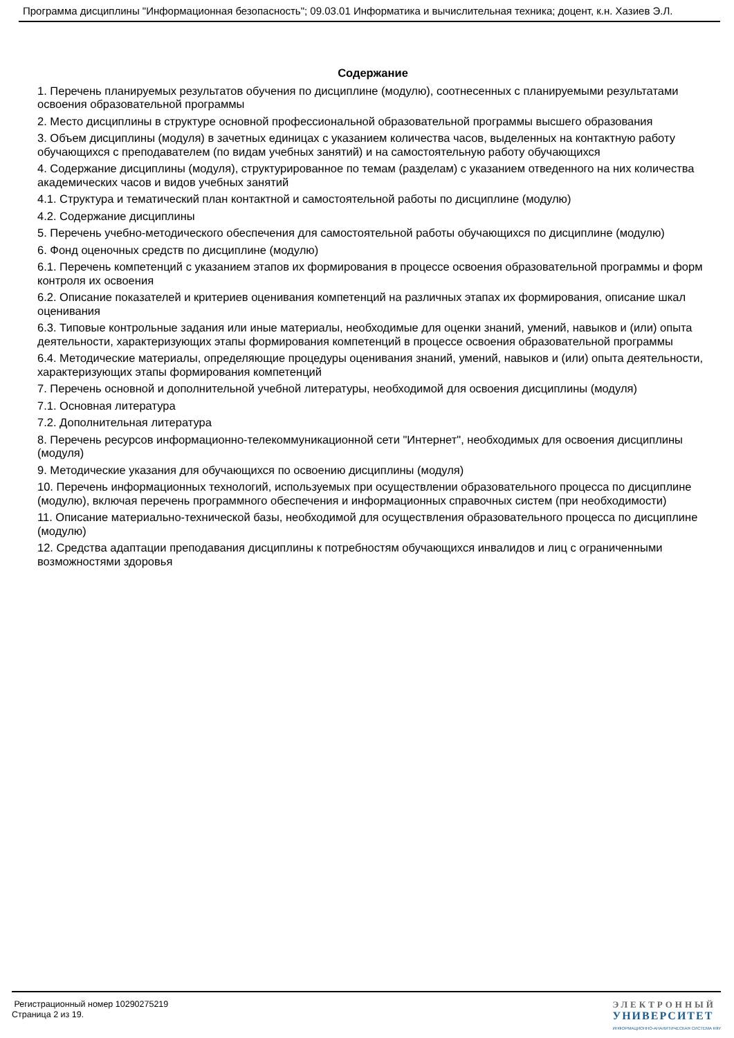Программа дисциплины "Информационная безопасность"; 09.03.01 Информатика и вычислительная техника; доцент, к.н. Хазиев Э.Л.
Содержание
1. Перечень планируемых результатов обучения по дисциплине (модулю), соотнесенных с планируемыми результатами освоения образовательной программы
2. Место дисциплины в структуре основной профессиональной образовательной программы высшего образования
3. Объем дисциплины (модуля) в зачетных единицах с указанием количества часов, выделенных на контактную работу обучающихся с преподавателем (по видам учебных занятий) и на самостоятельную работу обучающихся
4. Содержание дисциплины (модуля), структурированное по темам (разделам) с указанием отведенного на них количества академических часов и видов учебных занятий
4.1. Структура и тематический план контактной и самостоятельной работы по дисциплине (модулю)
4.2. Содержание дисциплины
5. Перечень учебно-методического обеспечения для самостоятельной работы обучающихся по дисциплине (модулю)
6. Фонд оценочных средств по дисциплине (модулю)
6.1. Перечень компетенций с указанием этапов их формирования в процессе освоения образовательной программы и форм контроля их освоения
6.2. Описание показателей и критериев оценивания компетенций на различных этапах их формирования, описание шкал оценивания
6.3. Типовые контрольные задания или иные материалы, необходимые для оценки знаний, умений, навыков и (или) опыта деятельности, характеризующих этапы формирования компетенций в процессе освоения образовательной программы
6.4. Методические материалы, определяющие процедуры оценивания знаний, умений, навыков и (или) опыта деятельности, характеризующих этапы формирования компетенций
7. Перечень основной и дополнительной учебной литературы, необходимой для освоения дисциплины (модуля)
7.1. Основная литература
7.2. Дополнительная литература
8. Перечень ресурсов информационно-телекоммуникационной сети "Интернет", необходимых для освоения дисциплины (модуля)
9. Методические указания для обучающихся по освоению дисциплины (модуля)
10. Перечень информационных технологий, используемых при осуществлении образовательного процесса по дисциплине (модулю), включая перечень программного обеспечения и информационных справочных систем (при необходимости)
11. Описание материально-технической базы, необходимой для осуществления образовательного процесса по дисциплине (модулю)
12. Средства адаптации преподавания дисциплины к потребностям обучающихся инвалидов и лиц с ограниченными возможностями здоровья
Регистрационный номер 10290275219
Страница 2 из 19.
ЭЛЕКТРОННЫЙ
УНИВЕРСИТЕТ
ИНФОРМАЦИОННО-АНАЛИТИЧЕСКАЯ СИСТЕМА КФУ